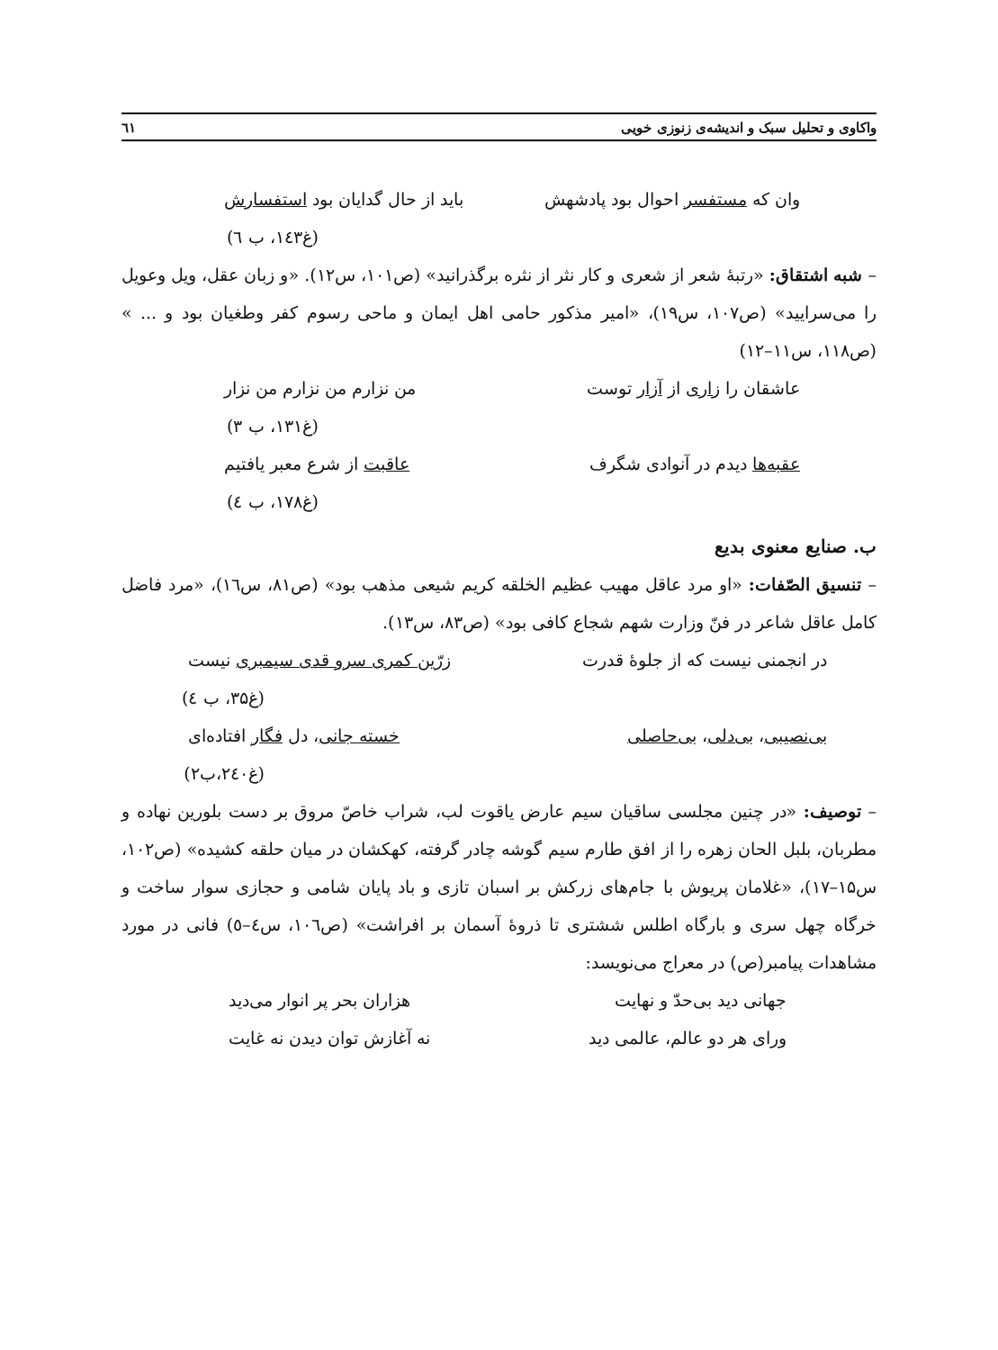واکاوی و تحلیل سبک و اندیشه‌ی زنوزی خویی ٦١
وان که مستفسر احوال بود پادشهش باید از حال گدایان بود استفسارش
(غ۱٤۳، ب ٦)
– شبه اشتقاق: «رتبهٔ شعر از شعری و کار نثر از نثره برگذرانید» (ص۱۰۱، س۱۲). «و زبان عقل، ویل وعویل را می‌سرایید» (ص۱۰۷، س۱۹)، «امیر مذکور حامی اهل ایمان و ماحی رسوم کفر وطغیان بود و ... » (ص۱۱۸، س۱۱–۱۲)
عاشقان را زاری از آزار توست من نزارم من نزارم من نزار
(غ۱۳۱، ب ۳)
عقبه‌ها دیدم در آنوادی شگرف عاقبت از شرع معبر یافتیم
(غ۱۷۸، ب ٤)
ب. صنایع معنوی بدیع
– تنسیق الصّفات: «او مرد عاقل مهیب عظیم الخلقه کریم شیعی مذهب بود» (ص۸۱، س۱٦)، «مرد فاضل کامل عاقل شاعر در فنّ وزارت شهم شجاع کافی بود» (ص۸۳، س۱۳).
در انجمنی نیست که از جلوهٔ قدرت زرّین کمری سرو قدی سیمبری نیست
(غ۳۵، ب ٤)
بی‌نصیبی، بی‌دلی، بی‌حاصلی خسته جانی، دل فگار افتاده‌ای
(غ۲٤۰،ب۲)
– توصیف: «در چنین مجلسی ساقیان سیم عارض یاقوت لب، شراب خاصّ مروق بر دست بلورین نهاده و مطربان، بلبل الحان زهره را از افق طارم سیم گوشه چادر گرفته، کهکشان در میان حلقه کشیده» (ص۱۰۲، س۱۵–۱۷)، «غلامان پریوش با جام‌های زرکش بر اسبان تازی و باد پایان شامی و حجازی سوار ساخت و خرگاه چهل سری و بارگاه اطلس ششتری تا ذروهٔ آسمان بر افراشت» (ص۱۰٦، س٤–٥) فانی در مورد مشاهدات پیامبر(ص) در معراج می‌نویسد:
جهانی دید بی‌حدّ و نهایت هزاران بحر پر انوار می‌دید
ورای هر دو عالم، عالمی دید نه آغازش توان دیدن نه غایت